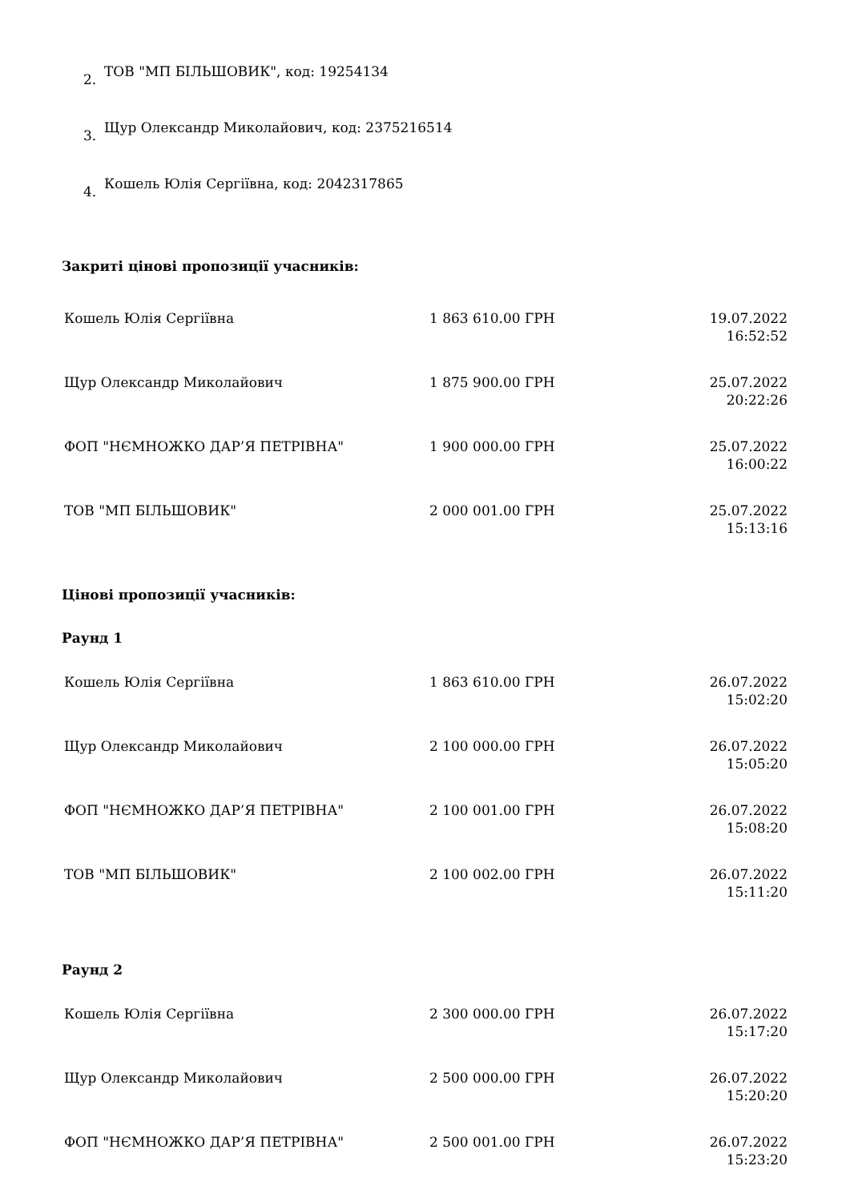2. ТОВ "МП БІЛЬШОВИК", код: 19254134
3. Щур Олександр Миколайович, код: 2375216514
4. Кошель Юлія Сергіївна, код: 2042317865
Закриті цінові пропозиції учасників:
| Кошель Юлія Сергіївна | 1 863 610.00 ГРН | 19.07.2022 16:52:52 |
| Щур Олександр Миколайович | 1 875 900.00 ГРН | 25.07.2022 20:22:26 |
| ФОП "НЄМНОЖКО ДАР’Я ПЕТРІВНА" | 1 900 000.00 ГРН | 25.07.2022 16:00:22 |
| ТОВ "МП БІЛЬШОВИК" | 2 000 001.00 ГРН | 25.07.2022 15:13:16 |
Цінові пропозиції учасників:
Раунд 1
| Кошель Юлія Сергіївна | 1 863 610.00 ГРН | 26.07.2022 15:02:20 |
| Щур Олександр Миколайович | 2 100 000.00 ГРН | 26.07.2022 15:05:20 |
| ФОП "НЄМНОЖКО ДАР’Я ПЕТРІВНА" | 2 100 001.00 ГРН | 26.07.2022 15:08:20 |
| ТОВ "МП БІЛЬШОВИК" | 2 100 002.00 ГРН | 26.07.2022 15:11:20 |
Раунд 2
| Кошель Юлія Сергіївна | 2 300 000.00 ГРН | 26.07.2022 15:17:20 |
| Щур Олександр Миколайович | 2 500 000.00 ГРН | 26.07.2022 15:20:20 |
| ФОП "НЄМНОЖКО ДАР’Я ПЕТРІВНА" | 2 500 001.00 ГРН | 26.07.2022 15:23:20 |